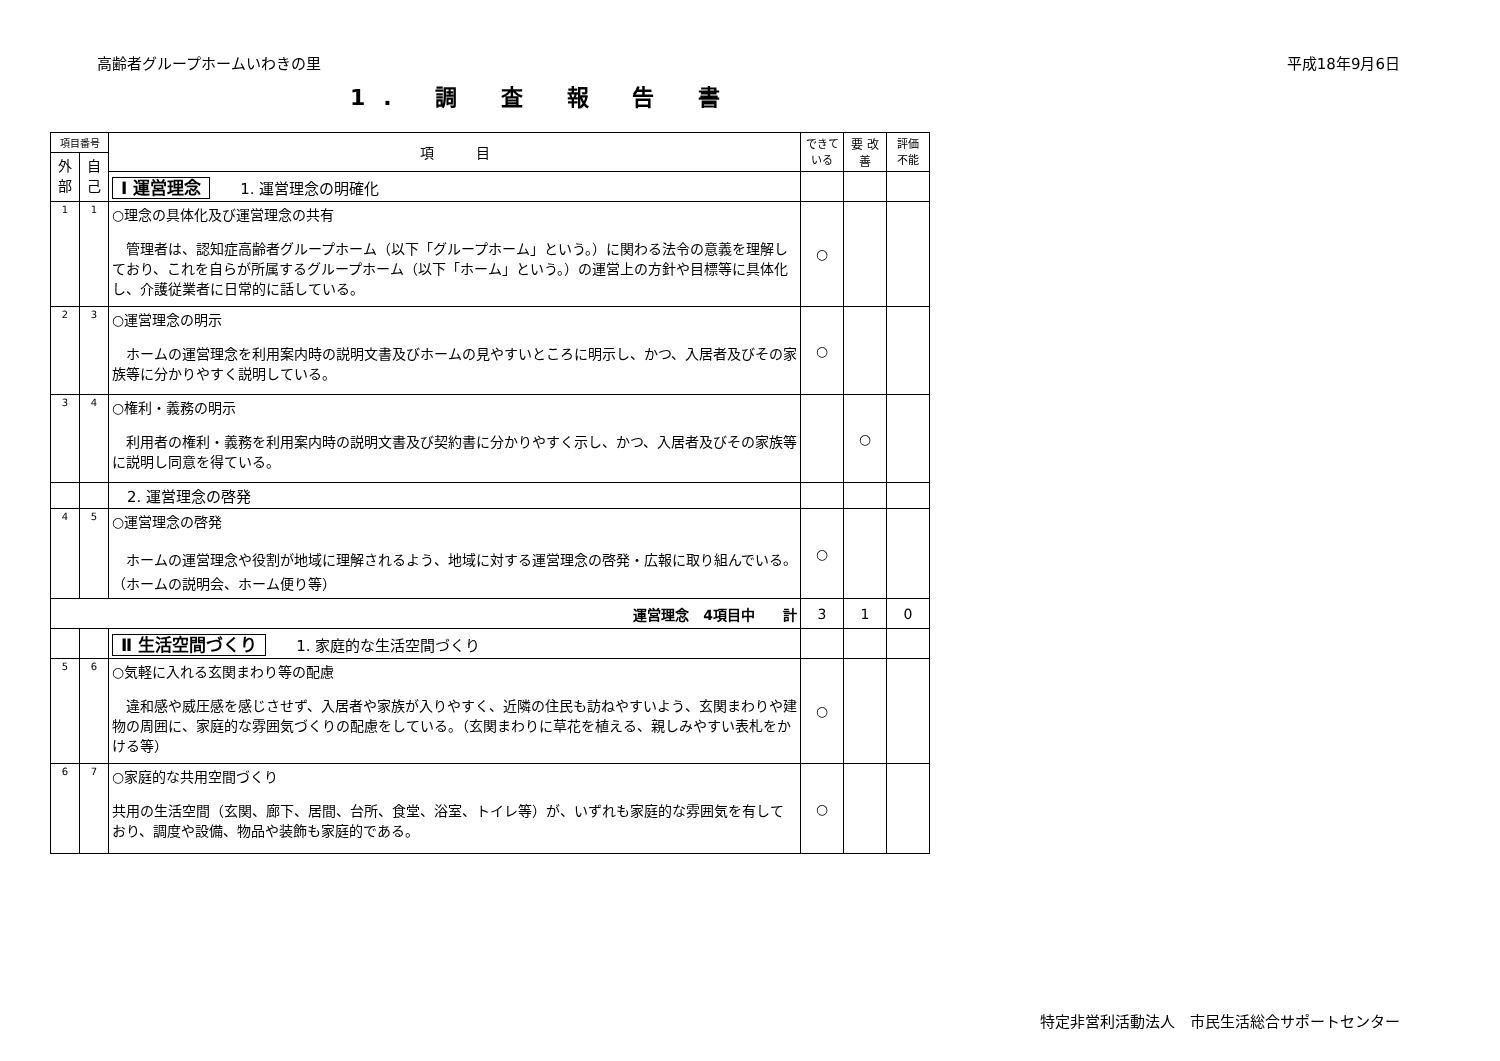高齢者グループホームいわきの里 平成18年9月6日
1. 調 査 報 告 書
| 項目番号 | | 項 目 | できて いる | 要 改善 | 評価 不能 |
| --- | --- | --- | --- | --- | --- |
| 外 部 | 自 己 | | | | |
| | | Ⅰ 運営理念 1. 運営理念の明確化 | | | |
| 1 | 1 | ○理念の具体化及び運営理念の共有 管理者は、認知症高齢者グループホーム（以下「グループホーム」という。）に関わる法令の意義を理解しており、これを自らが所属するグループホーム（以下「ホーム」という。）の運営上の方針や目標等に具体化し、介護従業者に日常的に話している。 | ○ | | |
| 2 | 3 | ○運営理念の明示 ホームの運営理念を利用案内時の説明文書及びホームの見やすいところに明示し、かつ、入居者及びその家族等に分かりやすく説明している。 | ○ | | |
| 3 | 4 | ○権利・義務の明示 利用者の権利・義務を利用案内時の説明文書及び契約書に分かりやすく示し、かつ、入居者及びその家族等に説明し同意を得ている。 | | ○ | |
| | | 2. 運営理念の啓発 | | | |
| 4 | 5 | ○運営理念の啓発 ホームの運営理念や役割が地域に理解されるよう、地域に対する運営理念の啓発・広報に取り組んでいる。（ホームの説明会、ホーム便り等） | ○ | | |
| 運営理念 4項目中 計 | | | 3 | 1 | 0 |
| | | Ⅱ 生活空間づくり 1. 家庭的な生活空間づくり | | | |
| 5 | 6 | ○気軽に入れる玄関まわり等の配慮 違和感や威圧感を感じさせず、入居者や家族が入りやすく、近隣の住民も訪ねやすいよう、玄関まわりや建物の周囲に、家庭的な雰囲気づくりの配慮をしている。（玄関まわりに草花を植える、親しみやすい表札をかける等） | ○ | | |
| 6 | 7 | ○家庭的な共用空間づくり 共用の生活空間（玄関、廊下、居間、台所、食堂、浴室、トイレ等）が、いずれも家庭的な雰囲気を有しており、調度や設備、物品や装飾も家庭的である。 | ○ | | |
特定非営利活動法人　市民生活総合サポートセンター